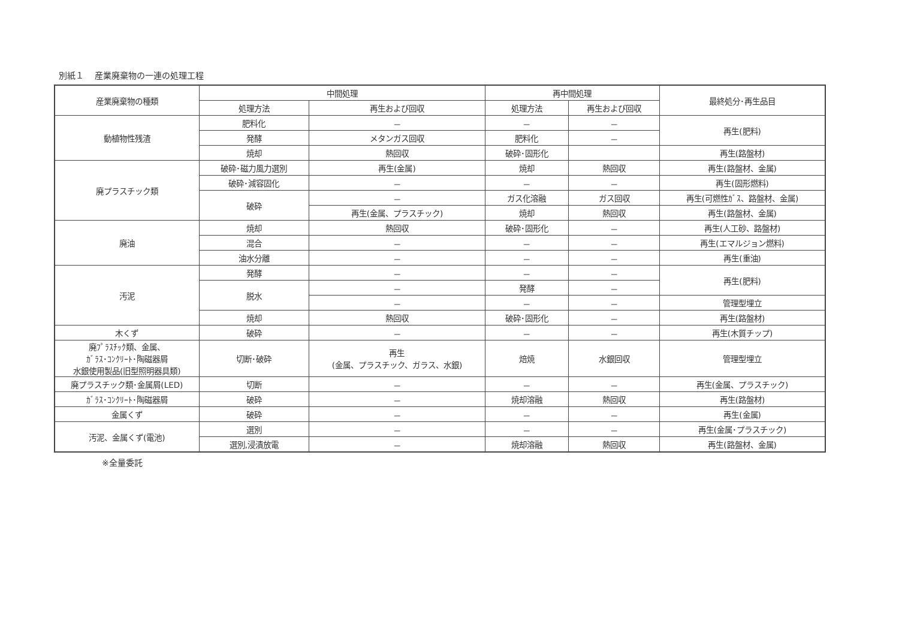別紙１　 産業廃棄物の一連の処理工程
| 産業廃棄物の種類 | 中間処理 | | 再中間処理 | | 最終処分･再生品目 |
| --- | --- | --- | --- | --- | --- |
| | 処理方法 | 再生および回収 | 処理方法 | 再生および回収 | |
| 動植物性残渣 | 肥料化 | － | － | － | 再生(肥料) |
| | 発酵 | メタンガス回収 | 肥料化 | － | |
| | 焼却 | 熱回収 | 破砕･固形化 | | 再生(路盤材) |
| 廃プラスチック類 | 破砕･磁力風力選別 | 再生(金属) | 焼却 | 熱回収 | 再生(路盤材、金属) |
| | 破砕･減容固化 | － | － | － | 再生(固形燃料) |
| | 破砕 | － | ガス化溶融 | ガス回収 | 再生(可燃性ｶﾞｽ、路盤材、金属) |
| | | 再生(金属、プラスチック) | 焼却 | 熱回収 | 再生(路盤材、金属) |
| 廃油 | 焼却 | 熱回収 | 破砕･固形化 | － | 再生(人工砂、路盤材) |
| | 混合 | － | － | － | 再生(エマルジョン燃料) |
| | 油水分離 | － | － | － | 再生(重油) |
| 汚泥 | 発酵 | － | － | － | 再生(肥料) |
| | 脱水 | － | 発酵 | － | |
| | | － | － | － | 管理型埋立 |
| | 焼却 | 熱回収 | 破砕･固形化 | － | 再生(路盤材) |
| 木くず | 破砕 | － | － | － | 再生(木質チップ) |
| 廃ﾌﾟﾗｽﾁｯｸ類、金属、 ｶﾞﾗｽ･ｺﾝｸﾘｰﾄ･陶磁器屑 水銀使用製品(旧型照明器具類) | 切断･破砕 | 再生 (金属、プラスチック、ガラス、水銀) | 焙焼 | 水銀回収 | 管理型埋立 |
| 廃プラスチック類･金属屑(LED) | 切断 | － | － | － | 再生(金属、プラスチック) |
| ｶﾞﾗｽ･ｺﾝｸﾘｰﾄ･陶磁器屑 | 破砕 | － | 焼却溶融 | 熱回収 | 再生(路盤材) |
| 金属くず | 破砕 | － | － | － | 再生(金属) |
| 汚泥、金属くず(電池) | 選別 | － | － | － | 再生(金属･プラスチック) |
| | 選別,浸漬放電 | － | 焼却溶融 | 熱回収 | 再生(路盤材、金属) |
※全量委託